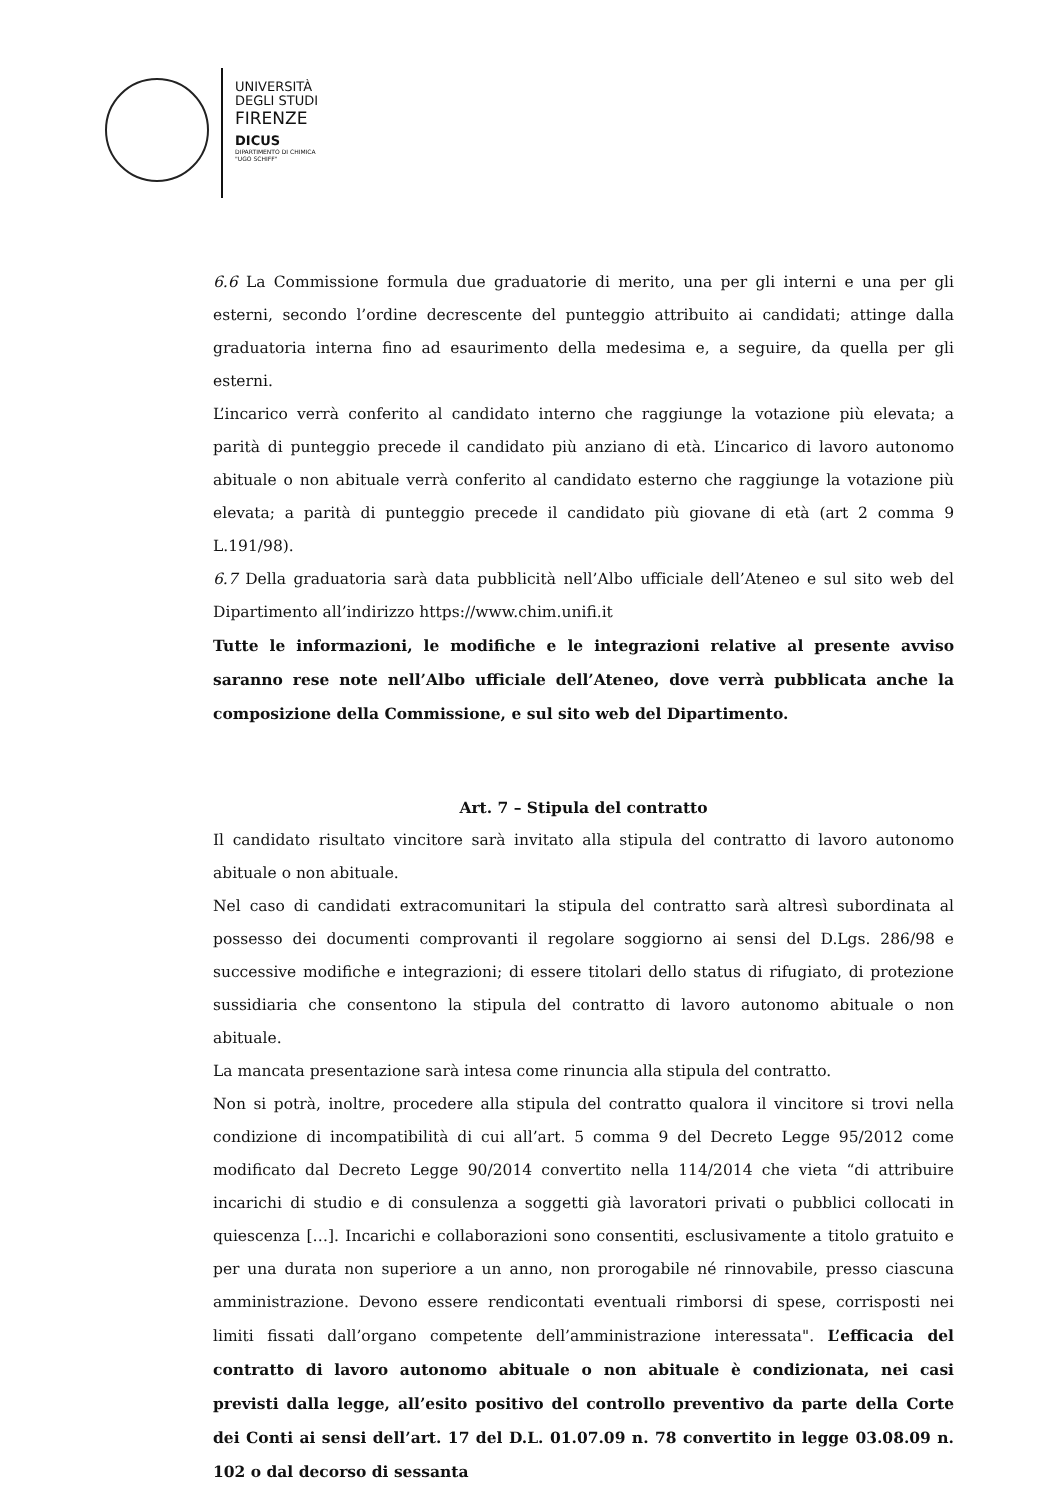UNIVERSITÀ
DEGLI STUDI
FIRENZE
DICUS
DIPARTIMENTO DI CHIMICA
"UGO SCHIFF"
6.6 La Commissione formula due graduatorie di merito, una per gli interni e una per gli esterni, secondo l’ordine decrescente del punteggio attribuito ai candidati; attinge dalla graduatoria interna fino ad esaurimento della medesima e, a seguire, da quella per gli esterni.
L’incarico verrà conferito al candidato interno che raggiunge la votazione più elevata; a parità di punteggio precede il candidato più anziano di età. L’incarico di lavoro autonomo abituale o non abituale verrà conferito al candidato esterno che raggiunge la votazione più elevata; a parità di punteggio precede il candidato più giovane di età (art 2 comma 9 L.191/98).
6.7 Della graduatoria sarà data pubblicità nell’Albo ufficiale dell’Ateneo e sul sito web del Dipartimento all’indirizzo https://www.chim.unifi.it
Tutte le informazioni, le modifiche e le integrazioni relative al presente avviso saranno rese note nell’Albo ufficiale dell’Ateneo, dove verrà pubblicata anche la composizione della Commissione, e sul sito web del Dipartimento.
Art. 7 – Stipula del contratto
Il candidato risultato vincitore sarà invitato alla stipula del contratto di lavoro autonomo abituale o non abituale.
Nel caso di candidati extracomunitari la stipula del contratto sarà altresì subordinata al possesso dei documenti comprovanti il regolare soggiorno ai sensi del D.Lgs. 286/98 e successive modifiche e integrazioni; di essere titolari dello status di rifugiato, di protezione sussidiaria che consentono la stipula del contratto di lavoro autonomo abituale o non abituale.
La mancata presentazione sarà intesa come rinuncia alla stipula del contratto.
Non si potrà, inoltre, procedere alla stipula del contratto qualora il vincitore si trovi nella condizione di incompatibilità di cui all’art. 5 comma 9 del Decreto Legge 95/2012 come modificato dal Decreto Legge 90/2014 convertito nella 114/2014 che vieta “di attribuire incarichi di studio e di consulenza a soggetti già lavoratori privati o pubblici collocati in quiescenza […]. Incarichi e collaborazioni sono consentiti, esclusivamente a titolo gratuito e per una durata non superiore a un anno, non prorogabile né rinnovabile, presso ciascuna amministrazione. Devono essere rendicontati eventuali rimborsi di spese, corrisposti nei limiti fissati dall’organo competente dell’amministrazione interessata". L’efficacia del contratto di lavoro autonomo abituale o non abituale è condizionata, nei casi previsti dalla legge, all’esito positivo del controllo preventivo da parte della Corte dei Conti ai sensi dell’art. 17 del D.L. 01.07.09 n. 78 convertito in legge 03.08.09 n. 102 o dal decorso di sessanta